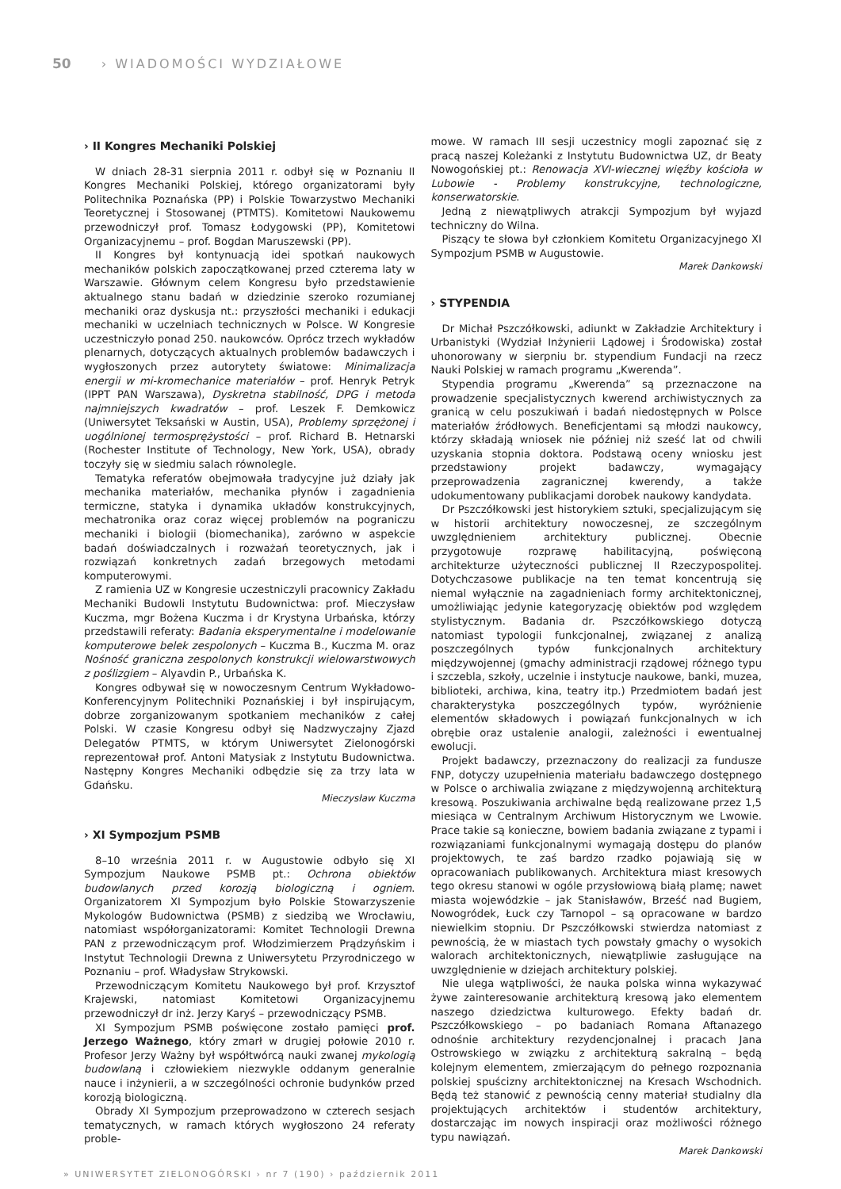50 › WIADOMOŚCI WYDZIAŁOWE
› II Kongres Mechaniki Polskiej
W dniach 28-31 sierpnia 2011 r. odbył się w Poznaniu II Kongres Mechaniki Polskiej, którego organizatorami były Politechnika Poznańska (PP) i Polskie Towarzystwo Mechaniki Teoretycznej i Stosowanej (PTMTS). Komitetowi Naukowemu przewodniczył prof. Tomasz Łodygowski (PP), Komitetowi Organizacyjnemu – prof. Bogdan Maruszewski (PP).
II Kongres był kontynuacją idei spotkań naukowych mechaników polskich zapoczątkowanej przed czterema laty w Warszawie. Głównym celem Kongresu było przedstawienie aktualnego stanu badań w dziedzinie szeroko rozumianej mechaniki oraz dyskusja nt.: przyszłości mechaniki i edukacji mechaniki w uczelniach technicznych w Polsce. W Kongresie uczestniczyło ponad 250. naukowców. Oprócz trzech wykładów plenarnych, dotyczących aktualnych problemów badawczych i wygłoszonych przez autorytety światowe: Minimalizacja energii w mi-kromechanice materiałów – prof. Henryk Petryk (IPPT PAN Warszawa), Dyskretna stabilność, DPG i metoda najmniejszych kwadratów – prof. Leszek F. Demkowicz (Uniwersytet Teksański w Austin, USA), Problemy sprzężonej i uogólnionej termosprężystości – prof. Richard B. Hetnarski (Rochester Institute of Technology, New York, USA), obrady toczyły się w siedmiu salach równolegle.
Tematyka referatów obejmowała tradycyjne już działy jak mechanika materiałów, mechanika płynów i zagadnienia termiczne, statyka i dynamika układów konstrukcyjnych, mechatronika oraz coraz więcej problemów na pograniczu mechaniki i biologii (biomechanika), zarówno w aspekcie badań doświadczalnych i rozważań teoretycznych, jak i rozwiązań konkretnych zadań brzegowych metodami komputerowymi.
Z ramienia UZ w Kongresie uczestniczyli pracownicy Zakładu Mechaniki Budowli Instytutu Budownictwa: prof. Mieczysław Kuczma, mgr Bożena Kuczma i dr Krystyna Urbańska, którzy przedstawili referaty: Badania eksperymentalne i modelowanie komputerowe belek zespolonych – Kuczma B., Kuczma M. oraz Nośność graniczna zespolonych konstrukcji wielowarstwowych z poślizgiem – Alyavdin P., Urbańska K.
Kongres odbywał się w nowoczesnym Centrum Wykładowo-Konferencyjnym Politechniki Poznańskiej i był inspirującym, dobrze zorganizowanym spotkaniem mechaników z całej Polski. W czasie Kongresu odbył się Nadzwyczajny Zjazd Delegatów PTMTS, w którym Uniwersytet Zielonogórski reprezentował prof. Antoni Matysiak z Instytutu Budownictwa. Następny Kongres Mechaniki odbędzie się za trzy lata w Gdańsku.
Mieczysław Kuczma
› XI Sympozjum PSMB
8–10 września 2011 r. w Augustowie odbyło się XI Sympozjum Naukowe PSMB pt.: Ochrona obiektów budowlanych przed korozją biologiczną i ogniem. Organizatorem XI Sympozjum było Polskie Stowarzyszenie Mykologów Budownictwa (PSMB) z siedzibą we Wrocławiu, natomiast współorganizatorami: Komitet Technologii Drewna PAN z przewodniczącym prof. Włodzimierzem Prądzyńskim i Instytut Technologii Drewna z Uniwersytetu Przyrodniczego w Poznaniu – prof. Władysław Strykowski.
Przewodniczącym Komitetu Naukowego był prof. Krzysztof Krajewski, natomiast Komitetowi Organizacyjnemu przewodniczył dr inż. Jerzy Karyś – przewodniczący PSMB.
XI Sympozjum PSMB poświęcone zostało pamięci prof. Jerzego Ważnego, który zmarł w drugiej połowie 2010 r. Profesor Jerzy Ważny był współtwórcą nauki zwanej mykologią budowlaną i człowiekiem niezwykle oddanym generalnie nauce i inżynierii, a w szczególności ochronie budynków przed korozją biologiczną.
Obrady XI Sympozjum przeprowadzono w czterech sesjach tematycznych, w ramach których wygłoszono 24 referaty proble-
mowe. W ramach III sesji uczestnicy mogli zapoznać się z pracą naszej Koleżanki z Instytutu Budownictwa UZ, dr Beaty Nowogońskiej pt.: Renowacja XVI-wiecznej więźby kościoła w Lubowie - Problemy konstrukcyjne, technologiczne, konserwatorskie.
Jedną z niewątpliwych atrakcji Sympozjum był wyjazd techniczny do Wilna.
Piszący te słowa był członkiem Komitetu Organizacyjnego XI Sympozjum PSMB w Augustowie.
Marek Dankowski
› STYPENDIA
Dr Michał Pszczółkowski, adiunkt w Zakładzie Architektury i Urbanistyki (Wydział Inżynierii Lądowej i Środowiska) został uhonorowany w sierpniu br. stypendium Fundacji na rzecz Nauki Polskiej w ramach programu „Kwerenda”.
Stypendia programu „Kwerenda” są przeznaczone na prowadzenie specjalistycznych kwerend archiwistycznych za granicą w celu poszukiwań i badań niedostępnych w Polsce materiałów źródłowych. Beneficjentami są młodzi naukowcy, którzy składają wniosek nie później niż sześć lat od chwili uzyskania stopnia doktora. Podstawą oceny wniosku jest przedstawiony projekt badawczy, wymagający przeprowadzenia zagranicznej kwerendy, a także udokumentowany publikacjami dorobek naukowy kandydata.
Dr Pszczółkowski jest historykiem sztuki, specjalizującym się w historii architektury nowoczesnej, ze szczególnym uwzględnieniem architektury publicznej. Obecnie przygotowuje rozprawę habilitacyjną, poświęconą architekturze użyteczności publicznej II Rzeczypospolitej. Dotychczasowe publikacje na ten temat koncentrują się niemal wyłącznie na zagadnieniach formy architektonicznej, umożliwiając jedynie kategoryzację obiektów pod względem stylistycznym. Badania dr. Pszczółkowskiego dotyczą natomiast typologii funkcjonalnej, związanej z analizą poszczególnych typów funkcjonalnych architektury międzywojennej (gmachy administracji rządowej różnego typu i szczebla, szkoły, uczelnie i instytucje naukowe, banki, muzea, biblioteki, archiwa, kina, teatry itp.) Przedmiotem badań jest charakterystyka poszczególnych typów, wyróżnienie elementów składowych i powiązań funkcjonalnych w ich obrębie oraz ustalenie analogii, zależności i ewentualnej ewolucji.
Projekt badawczy, przeznaczony do realizacji za fundusze FNP, dotyczy uzupełnienia materiału badawczego dostępnego w Polsce o archiwalia związane z międzywojenną architekturą kresową. Poszukiwania archiwalne będą realizowane przez 1,5 miesiąca w Centralnym Archiwum Historycznym we Lwowie. Prace takie są konieczne, bowiem badania związane z typami i rozwiązaniami funkcjonalnymi wymagają dostępu do planów projektowych, te zaś bardzo rzadko pojawiają się w opracowaniach publikowanych. Architektura miast kresowych tego okresu stanowi w ogóle przysłowiową białą plamę; nawet miasta wojewódzkie – jak Stanisławów, Brześć nad Bugiem, Nowogródek, Łuck czy Tarnopol – są opracowane w bardzo niewielkim stopniu. Dr Pszczółkowski stwierdza natomiast z pewnością, że w miastach tych powstały gmachy o wysokich walorach architektonicznych, niewątpliwie zasługujące na uwzględnienie w dziejach architektury polskiej.
Nie ulega wątpliwości, że nauka polska winna wykazywać żywe zainteresowanie architekturą kresową jako elementem naszego dziedzictwa kulturowego. Efekty badań dr. Pszczółkowskiego – po badaniach Romana Aftanazego odnośnie architektury rezydencjonalnej i pracach Jana Ostrowskiego w związku z architekturą sakralną – będą kolejnym elementem, zmierzającym do pełnego rozpoznania polskiej spuścizny architektonicznej na Kresach Wschodnich. Będą też stanowić z pewnością cenny materiał studialny dla projektujących architektów i studentów architektury, dostarczając im nowych inspiracji oraz możliwości różnego typu nawiązań.
Marek Dankowski
» UNIWERSYTET ZIELONOGÓRSKI › nr 7 (190) › październik 2011